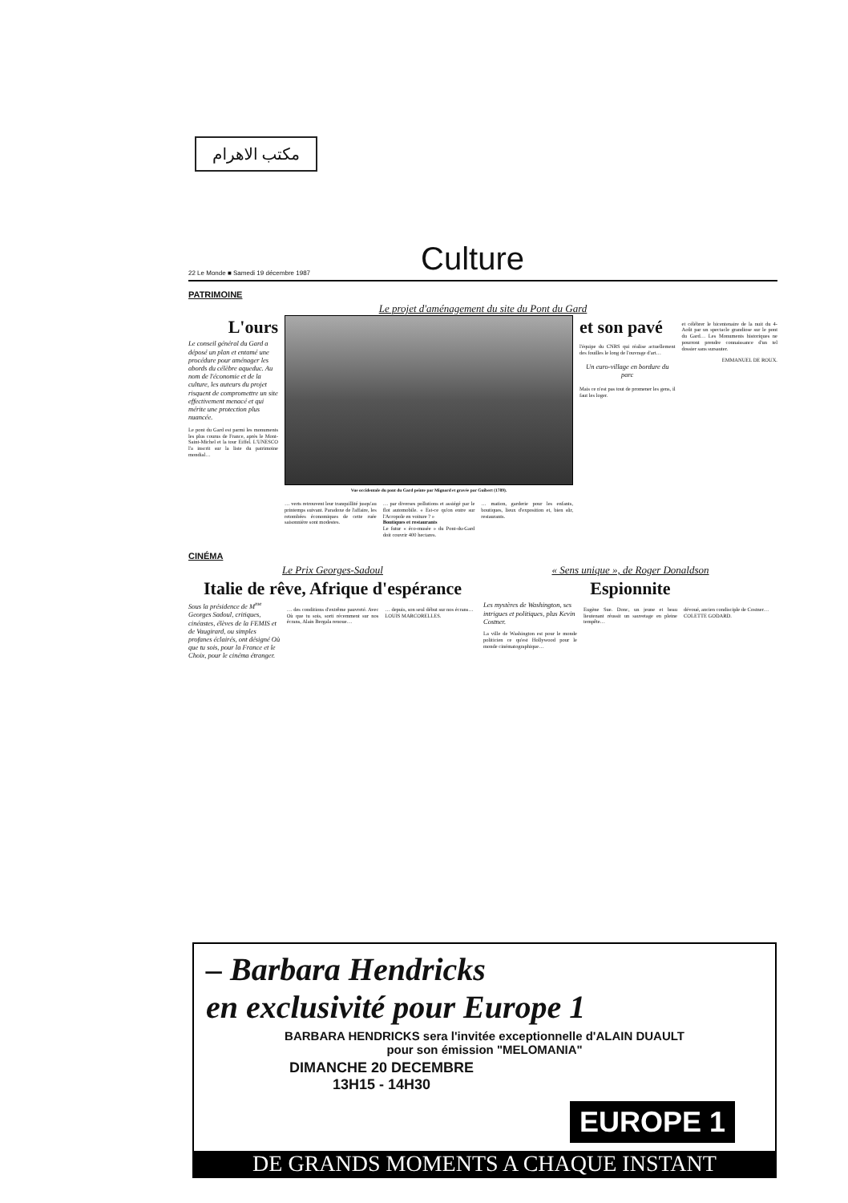مكتب الاهرام
22 Le Monde ■ Samedi 19 décembre 1987
Culture
PATRIMOINE
Le projet d'aménagement du site du Pont du Gard
L'ours
Le conseil général du Gard a déposé un plan et entamé une procédure pour aménager les abords du célèbre aqueduc. Au nom de l'économie et de la culture, les auteurs du projet risquent de compromettre un site effectivement menacé et qui mérite une protection plus nuancée.
Le pont du Gard est parmi les monuments les plus courus de France, après le Mont-Saint-Michel et la tour Eiffel. L'UNESCO l'a inscrit sur la liste du patrimoine mondial…
Vue occidentale du pont du Gard peinte par Mignard et gravée par Guibert (1789).
… verts retrouvent leur tranquillité jusqu'au printemps suivant. Paradoxe de l'affaire, les retombées économiques de cette ruée saisonnière sont modestes.
… par diverses pollutions et assiégé par le flot automobile. « Est-ce qu'on entre sur l'Acropole en voiture ? »
Boutiques et restaurants
Le futur « éco-musée » du Pont-du-Gard doit couvrir 400 hectares.
… mation, garderie pour les enfants, boutiques, lieux d'exposition et, bien sûr, restaurants.
et son pavé
l'équipe du CNRS qui réalise actuellement des fouilles le long de l'ouvrage d'art…
Un euro-village en bordure du parc
Mais ce n'est pas tout de promener les gens, il faut les loger.
et célébrer le bicentenaire de la nuit du 4-Août par un spectacle grandiose sur le pont du Gard… Les Monuments historiques ne pourront prendre connaissance d'un tel dossier sans sursauter.
EMMANUEL DE ROUX.
CINÉMA
Le Prix Georges-Sadoul
Italie de rêve, Afrique d'espérance
Sous la présidence de M<sup>me</sup> Georges Sadoul, critiques, cinéastes, élèves de la FEMIS et de Vaugirard, ou simples profanes éclairés, ont désigné Où que tu sois, pour la France et le Choix, pour le cinéma étranger.
… des conditions d'extrême pauvreté. Avec Où que tu sois, sorti récemment sur nos écrans, Alain Bergala renoue…
… depuis, son seul début sur nos écrans…
LOUIS MARCORELLES.
« Sens unique », de Roger Donaldson
Espionnite
Les mystères de Washington, ses intrigues et politiques, plus Kevin Costner.
La ville de Washington est pour le monde politicien ce qu'est Hollywood pour le monde cinématographique…
Eugène Sue. Donc, un jeune et beau lieutenant réussit un sauvetage en pleine tempête…
dévoué, ancien condisciple de Costner…
COLETTE GODARD.
– Barbara Hendricks
en exclusivité pour Europe 1
BARBARA HENDRICKS sera l'invitée exceptionnelle d'ALAIN DUAULT
pour son émission "MELOMANIA"
DIMANCHE 20 DECEMBRE
13H15 - 14H30
EUROPE 1
DE GRANDS MOMENTS A CHAQUE INSTANT